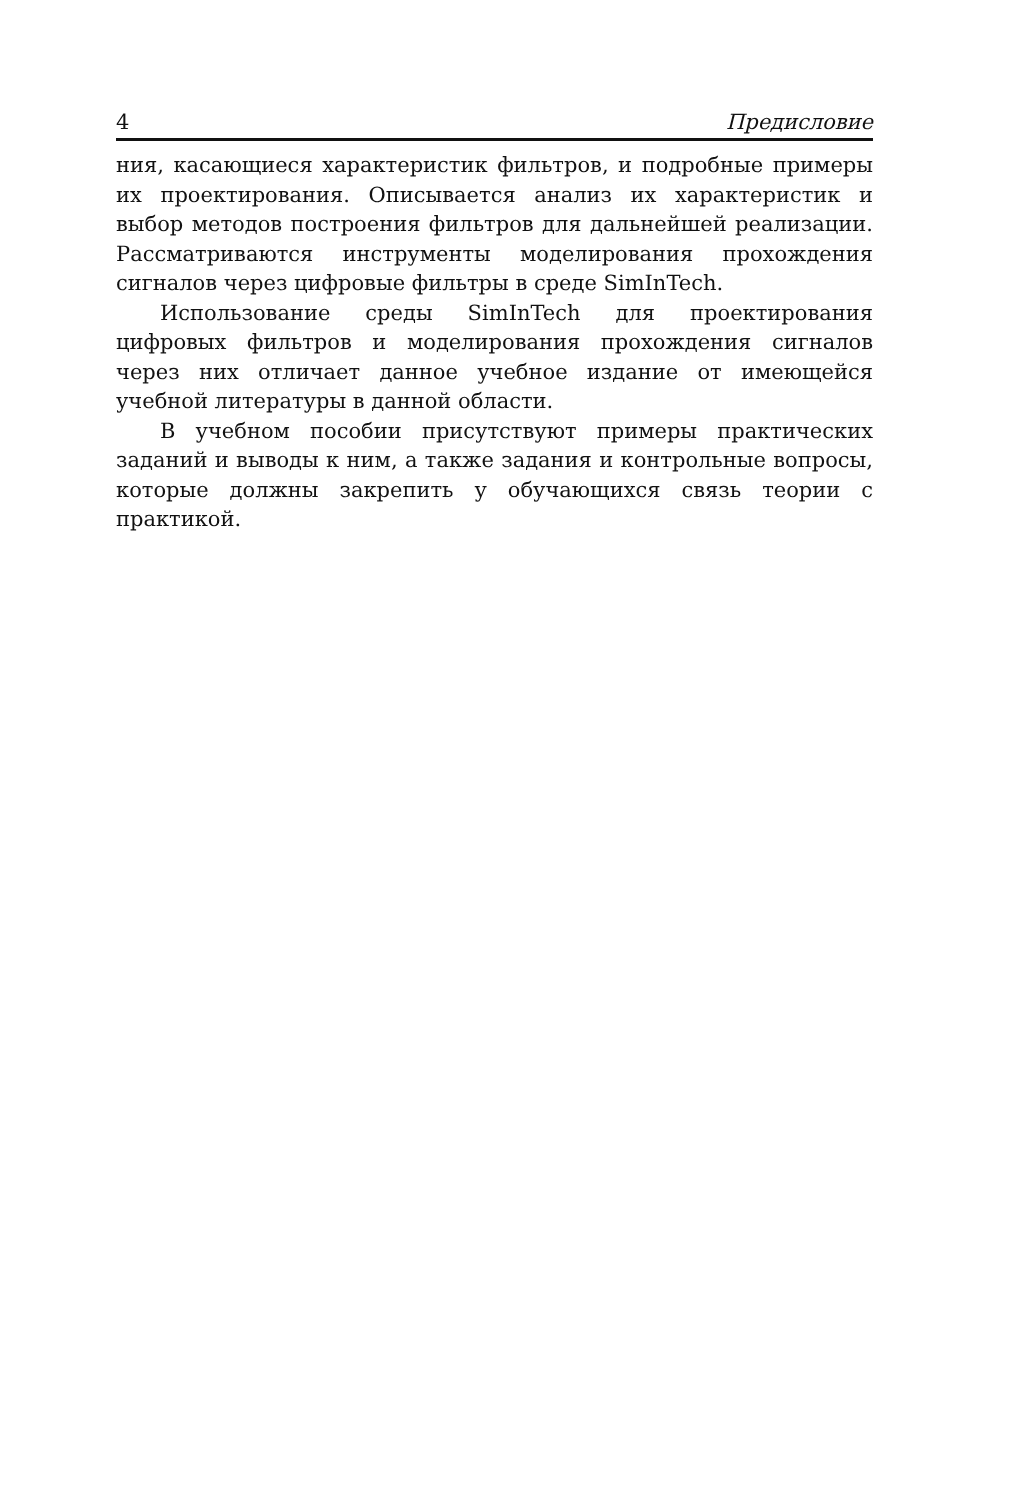4 Предисловие
ния, касающиеся характеристик фильтров, и подробные примеры их проектирования. Описывается анализ их характеристик и выбор методов построения фильтров для дальнейшей реализации. Рассматриваются инструменты моделирования прохождения сигналов через цифровые фильтры в среде SimInTech.
Использование среды SimInTech для проектирования цифровых фильтров и моделирования прохождения сигналов через них отличает данное учебное издание от имеющейся учебной литературы в данной области.
В учебном пособии присутствуют примеры практических заданий и выводы к ним, а также задания и контрольные вопросы, которые должны закрепить у обучающихся связь теории с практикой.